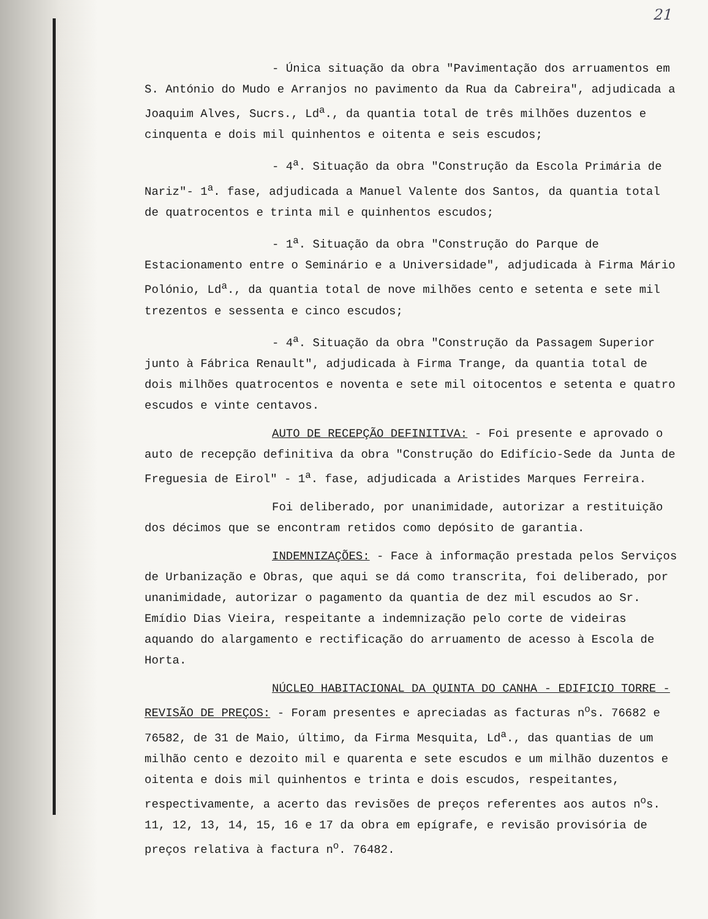21
- Única situação da obra "Pavimentação dos arruamentos em S. António do Mudo e Arranjos no pavimento da Rua da Cabreira", adjudicada a Joaquim Alves, Sucrs., Ld<sup>a</sup>., da quantia total de três milhões duzentos e cinquenta e dois mil quinhentos e oitenta e seis escudos;
- 4<sup>a</sup>. Situação da obra "Construção da Escola Primária de Nariz"- 1<sup>a</sup>. fase, adjudicada a Manuel Valente dos Santos, da quantia total de quatrocentos e trinta mil e quinhentos escudos;
- 1<sup>a</sup>. Situação da obra "Construção do Parque de Estacionamento entre o Seminário e a Universidade", adjudicada à Firma Mário Polónio, Ld<sup>a</sup>., da quantia total de nove milhões cento e setenta e sete mil trezentos e sessenta e cinco escudos;
- 4<sup>a</sup>. Situação da obra "Construção da Passagem Superior junto à Fábrica Renault", adjudicada à Firma Trange, da quantia total de dois milhões quatrocentos e noventa e sete mil oitocentos e setenta e quatro escudos e vinte centavos.
AUTO DE RECEPÇÃO DEFINITIVA: - Foi presente e aprovado o auto de recepção definitiva da obra "Construção do Edifício-Sede da Junta de Freguesia de Eirol" - 1<sup>a</sup>. fase, adjudicada a Aristides Marques Ferreira.
Foi deliberado, por unanimidade, autorizar a restituição dos décimos que se encontram retidos como depósito de garantia.
INDEMNIZAÇÕES: - Face à informação prestada pelos Serviços de Urbanização e Obras, que aqui se dá como transcrita, foi deliberado, por unanimidade, autorizar o pagamento da quantia de dez mil escudos ao Sr. Emídio Dias Vieira, respeitante a indemnização pelo corte de videiras aquando do alargamento e rectificação do arruamento de acesso à Escola de Horta.
NÚCLEO HABITACIONAL DA QUINTA DO CANHA - EDIFICIO TORRE - REVISÃO DE PREÇOS: - Foram presentes e apreciadas as facturas n<sup>o</sup>s. 76682 e 76582, de 31 de Maio, último, da Firma Mesquita, Ld<sup>a</sup>., das quantias de um milhão cento e dezoito mil e quarenta e sete escudos e um milhão duzentos e oitenta e dois mil quinhentos e trinta e dois escudos, respeitantes, respectivamente, a acerto das revisões de preços referentes aos autos n<sup>o</sup>s. 11, 12, 13, 14, 15, 16 e 17 da obra em epígrafe, e revisão provisória de preços relativa à factura n<sup>o</sup>. 76482.